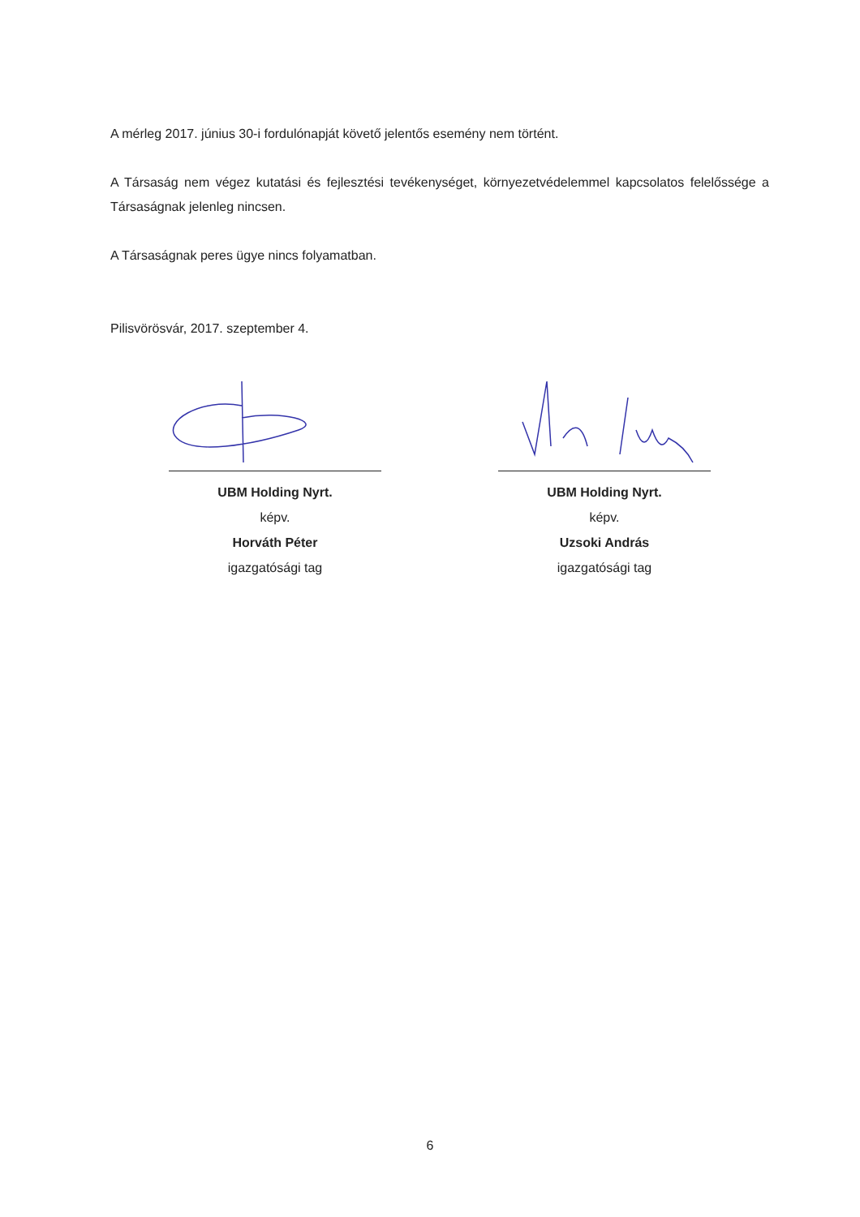A mérleg 2017. június 30-i fordulónapját követő jelentős esemény nem történt.
A Társaság nem végez kutatási és fejlesztési tevékenységet, környezetvédelemmel kapcsolatos felelőssége a Társaságnak jelenleg nincsen.
A Társaságnak peres ügye nincs folyamatban.
Pilisvörösvár, 2017. szeptember 4.
UBM Holding Nyrt.
képv.
Horváth Péter
igazgatósági tag
UBM Holding Nyrt.
képv.
Uzsoki András
igazgatósági tag
6